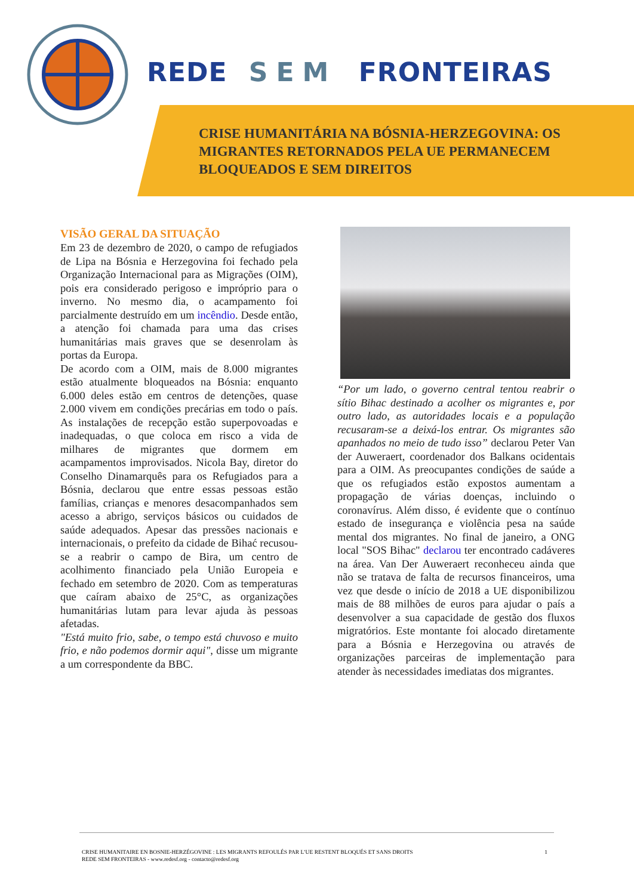REDE SEM FRONTEIRAS
CRISE HUMANITÁRIA NA BÓSNIA-HERZEGOVINA: OS MIGRANTES RETORNADOS PELA UE PERMANECEM BLOQUEADOS E SEM DIREITOS
VISÃO GERAL DA SITUAÇÃO
Em 23 de dezembro de 2020, o campo de refugiados de Lipa na Bósnia e Herzegovina foi fechado pela Organização Internacional para as Migrações (OIM), pois era considerado perigoso e impróprio para o inverno. No mesmo dia, o acampamento foi parcialmente destruído em um incêndio. Desde então, a atenção foi chamada para uma das crises humanitárias mais graves que se desenrolam às portas da Europa.
De acordo com a OIM, mais de 8.000 migrantes estão atualmente bloqueados na Bósnia: enquanto 6.000 deles estão em centros de detenções, quase 2.000 vivem em condições precárias em todo o país. As instalações de recepção estão superpovoadas e inadequadas, o que coloca em risco a vida de milhares de migrantes que dormem em acampamentos improvisados. Nicola Bay, diretor do Conselho Dinamarquês para os Refugiados para a Bósnia, declarou que entre essas pessoas estão famílias, crianças e menores desacompanhados sem acesso a abrigo, serviços básicos ou cuidados de saúde adequados. Apesar das pressões nacionais e internacionais, o prefeito da cidade de Bihać recusou-se a reabrir o campo de Bira, um centro de acolhimento financiado pela União Europeia e fechado em setembro de 2020. Com as temperaturas que caíram abaixo de 25°C, as organizações humanitárias lutam para levar ajuda às pessoas afetadas.
"Está muito frio, sabe, o tempo está chuvoso e muito frio, e não podemos dormir aqui", disse um migrante a um correspondente da BBC.
“Por um lado, o governo central tentou reabrir o sítio Bihac destinado a acolher os migrantes e, por outro lado, as autoridades locais e a população recusaram-se a deixá-los entrar. Os migrantes são apanhados no meio de tudo isso” declarou Peter Van der Auweraert, coordenador dos Balkans ocidentais para a OIM. As preocupantes condições de saúde a que os refugiados estão expostos aumentam a propagação de várias doenças, incluindo o coronavírus. Além disso, é evidente que o contínuo estado de insegurança e violência pesa na saúde mental dos migrantes. No final de janeiro, a ONG local "SOS Bihac" declarou ter encontrado cadáveres na área. Van Der Auweraert reconheceu ainda que não se tratava de falta de recursos financeiros, uma vez que desde o início de 2018 a UE disponibilizou mais de 88 milhões de euros para ajudar o país a desenvolver a sua capacidade de gestão dos fluxos migratórios. Este montante foi alocado diretamente para a Bósnia e Herzegovina ou através de organizações parceiras de implementação para atender às necessidades imediatas dos migrantes.
CRISE HUMANITAIRE EN BOSNIE-HERZÉGOVINE : LES MIGRANTS REFOULÉS PAR L’UE RESTENT BLOQUÉS ET SANS DROITS 1
REDE SEM FRONTEIRAS - www.redesf.org - contacto@redesf.org